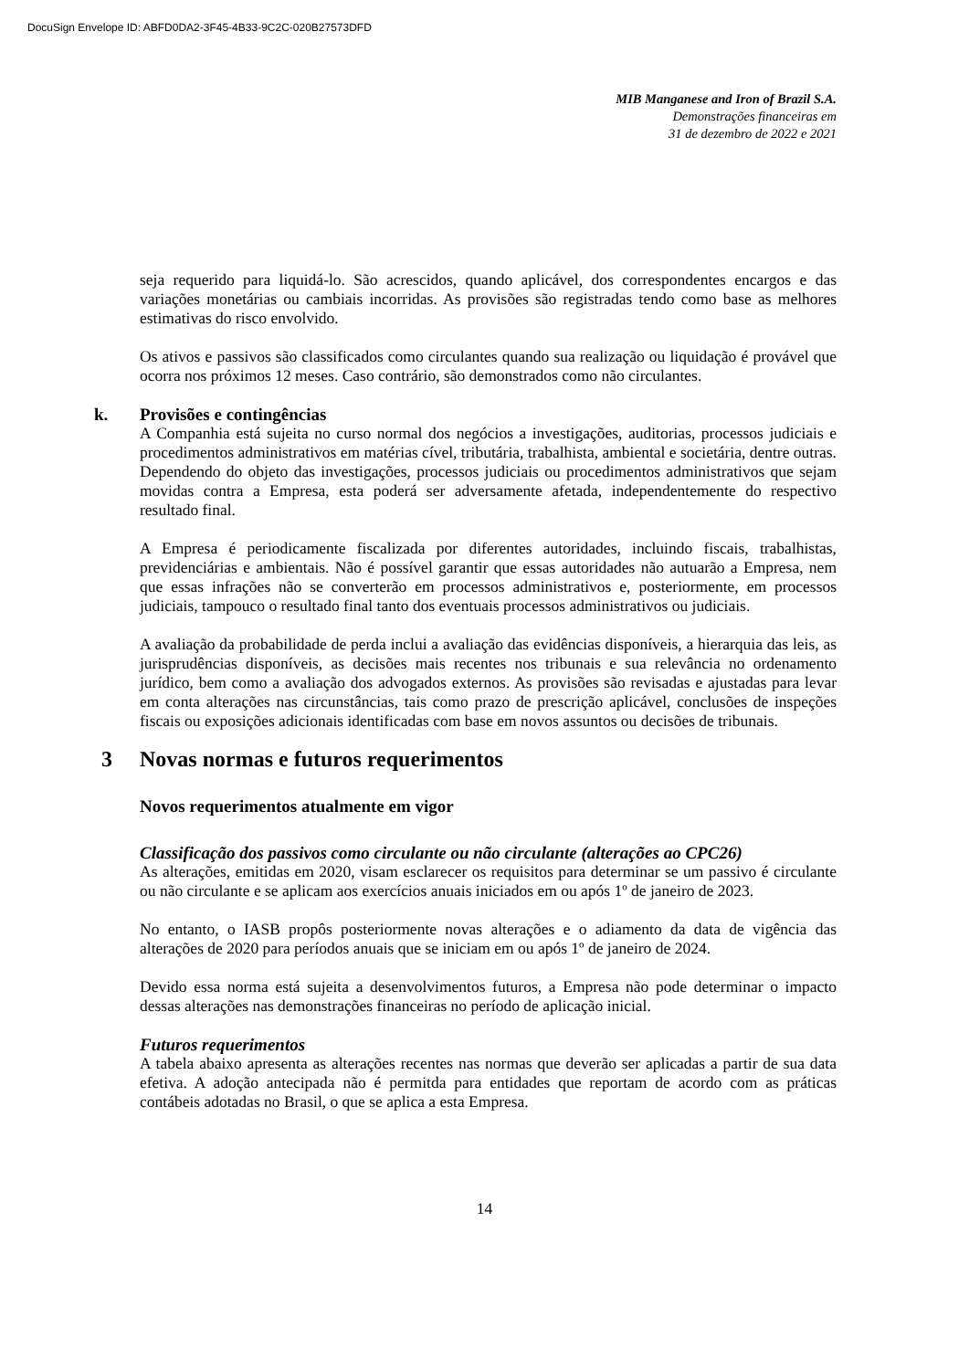DocuSign Envelope ID: ABFD0DA2-3F45-4B33-9C2C-020B27573DFD
MIB Manganese and Iron of Brazil S.A.
Demonstrações financeiras em
31 de dezembro de 2022 e 2021
seja requerido para liquidá-lo. São acrescidos, quando aplicável, dos correspondentes encargos e das variações monetárias ou cambiais incorridas. As provisões são registradas tendo como base as melhores estimativas do risco envolvido.
Os ativos e passivos são classificados como circulantes quando sua realização ou liquidação é provável que ocorra nos próximos 12 meses. Caso contrário, são demonstrados como não circulantes.
k. Provisões e contingências
A Companhia está sujeita no curso normal dos negócios a investigações, auditorias, processos judiciais e procedimentos administrativos em matérias cível, tributária, trabalhista, ambiental e societária, dentre outras. Dependendo do objeto das investigações, processos judiciais ou procedimentos administrativos que sejam movidas contra a Empresa, esta poderá ser adversamente afetada, independentemente do respectivo resultado final.
A Empresa é periodicamente fiscalizada por diferentes autoridades, incluindo fiscais, trabalhistas, previdenciárias e ambientais. Não é possível garantir que essas autoridades não autuarão a Empresa, nem que essas infrações não se converterão em processos administrativos e, posteriormente, em processos judiciais, tampouco o resultado final tanto dos eventuais processos administrativos ou judiciais.
A avaliação da probabilidade de perda inclui a avaliação das evidências disponíveis, a hierarquia das leis, as jurisprudências disponíveis, as decisões mais recentes nos tribunais e sua relevância no ordenamento jurídico, bem como a avaliação dos advogados externos. As provisões são revisadas e ajustadas para levar em conta alterações nas circunstâncias, tais como prazo de prescrição aplicável, conclusões de inspeções fiscais ou exposições adicionais identificadas com base em novos assuntos ou decisões de tribunais.
3 Novas normas e futuros requerimentos
Novos requerimentos atualmente em vigor
Classificação dos passivos como circulante ou não circulante (alterações ao CPC26)
As alterações, emitidas em 2020, visam esclarecer os requisitos para determinar se um passivo é circulante ou não circulante e se aplicam aos exercícios anuais iniciados em ou após 1º de janeiro de 2023.
No entanto, o IASB propôs posteriormente novas alterações e o adiamento da data de vigência das alterações de 2020 para períodos anuais que se iniciam em ou após 1º de janeiro de 2024.
Devido essa norma está sujeita a desenvolvimentos futuros, a Empresa não pode determinar o impacto dessas alterações nas demonstrações financeiras no período de aplicação inicial.
Futuros requerimentos
A tabela abaixo apresenta as alterações recentes nas normas que deverão ser aplicadas a partir de sua data efetiva. A adoção antecipada não é permitda para entidades que reportam de acordo com as práticas contábeis adotadas no Brasil, o que se aplica a esta Empresa.
14